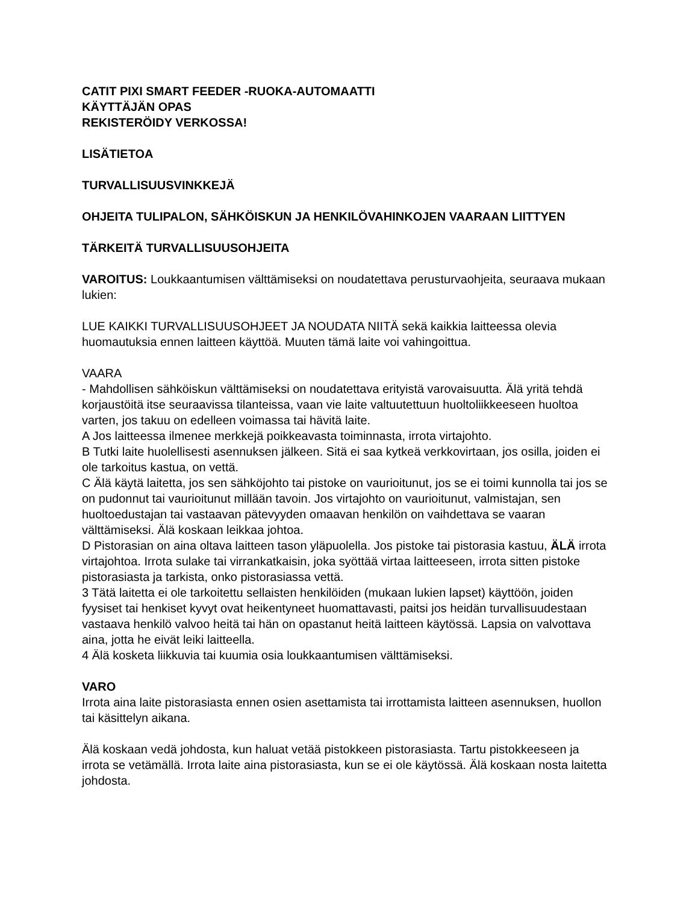CATIT PIXI SMART FEEDER -RUOKA-AUTOMAATTI
KÄYTTÄJÄN OPAS
REKISTERÖIDY VERKOSSA!
LISÄTIETOA
TURVALLISUUSVINKKEJÄ
OHJEITA TULIPALON, SÄHKÖISKUN JA HENKILÖVAHINKOJEN VAARAAN LIITTYEN
TÄRKEITÄ TURVALLISUUSOHJEITA
VAROITUS: Loukkaantumisen välttämiseksi on noudatettava perusturvaohjeita, seuraava mukaan lukien:
LUE KAIKKI TURVALLISUUSOHJEET JA NOUDATA NIITÄ sekä kaikkia laitteessa olevia huomautuksia ennen laitteen käyttöä. Muuten tämä laite voi vahingoittua.
VAARA
- Mahdollisen sähköiskun välttämiseksi on noudatettava erityistä varovaisuutta. Älä yritä tehdä korjaustöitä itse seuraavissa tilanteissa, vaan vie laite valtuutettuun huoltoliikkeeseen huoltoa varten, jos takuu on edelleen voimassa tai hävitä laite.
A Jos laitteessa ilmenee merkkejä poikkeavasta toiminnasta, irrota virtajohto.
B Tutki laite huolellisesti asennuksen jälkeen. Sitä ei saa kytkeä verkkovirtaan, jos osilla, joiden ei ole tarkoitus kastua, on vettä.
C Älä käytä laitetta, jos sen sähköjohto tai pistoke on vaurioitunut, jos se ei toimi kunnolla tai jos se on pudonnut tai vaurioitunut millään tavoin. Jos virtajohto on vaurioitunut, valmistajan, sen huoltoedustajan tai vastaavan pätevyyden omaavan henkilön on vaihdettava se vaaran välttämiseksi. Älä koskaan leikkaa johtoa.
D Pistorasian on aina oltava laitteen tason yläpuolella. Jos pistoke tai pistorasia kastuu, ÄLÄ irrota virtajohtoa. Irrota sulake tai virrankatkaisin, joka syöttää virtaa laitteeseen, irrota sitten pistoke pistorasiasta ja tarkista, onko pistorasiassa vettä.
3 Tätä laitetta ei ole tarkoitettu sellaisten henkilöiden (mukaan lukien lapset) käyttöön, joiden fyysiset tai henkiset kyvyt ovat heikentyneet huomattavasti, paitsi jos heidän turvallisuudestaan vastaava henkilö valvoo heitä tai hän on opastanut heitä laitteen käytössä. Lapsia on valvottava aina, jotta he eivät leiki laitteella.
4 Älä kosketa liikkuvia tai kuumia osia loukkaantumisen välttämiseksi.
VARO
Irrota aina laite pistorasiasta ennen osien asettamista tai irrottamista laitteen asennuksen, huollon tai käsittelyn aikana.
Älä koskaan vedä johdosta, kun haluat vetää pistokkeen pistorasiasta. Tartu pistokkeeseen ja irrota se vetämällä. Irrota laite aina pistorasiasta, kun se ei ole käytössä. Älä koskaan nosta laitetta johdosta.